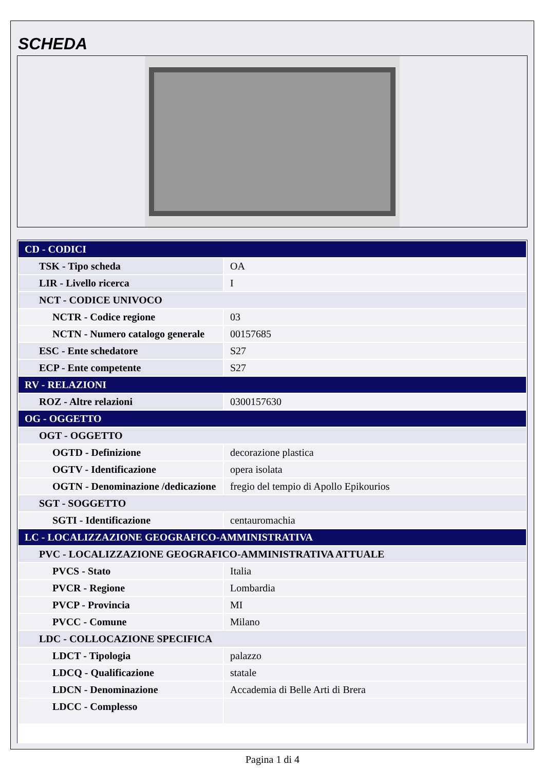SCHEDA
| CD - CODICI | |
| TSK - Tipo scheda | OA |
| LIR - Livello ricerca | I |
| NCT - CODICE UNIVOCO | |
| NCTR - Codice regione | 03 |
| NCTN - Numero catalogo generale | 00157685 |
| ESC - Ente schedatore | S27 |
| ECP - Ente competente | S27 |
| RV - RELAZIONI | |
| ROZ - Altre relazioni | 0300157630 |
| OG - OGGETTO | |
| OGT - OGGETTO | |
| OGTD - Definizione | decorazione plastica |
| OGTV - Identificazione | opera isolata |
| OGTN - Denominazione /dedicazione | fregio del tempio di Apollo Epikourios |
| SGT - SOGGETTO | |
| SGTI - Identificazione | centauromachia |
| LC - LOCALIZZAZIONE GEOGRAFICO-AMMINISTRATIVA | |
| PVC - LOCALIZZAZIONE GEOGRAFICO-AMMINISTRATIVA ATTUALE | |
| PVCS - Stato | Italia |
| PVCR - Regione | Lombardia |
| PVCP - Provincia | MI |
| PVCC - Comune | Milano |
| LDC - COLLOCAZIONE SPECIFICA | |
| LDCT - Tipologia | palazzo |
| LDCQ - Qualificazione | statale |
| LDCN - Denominazione | Accademia di Belle Arti di Brera |
| LDCC - Complesso | |
Pagina 1 di 4